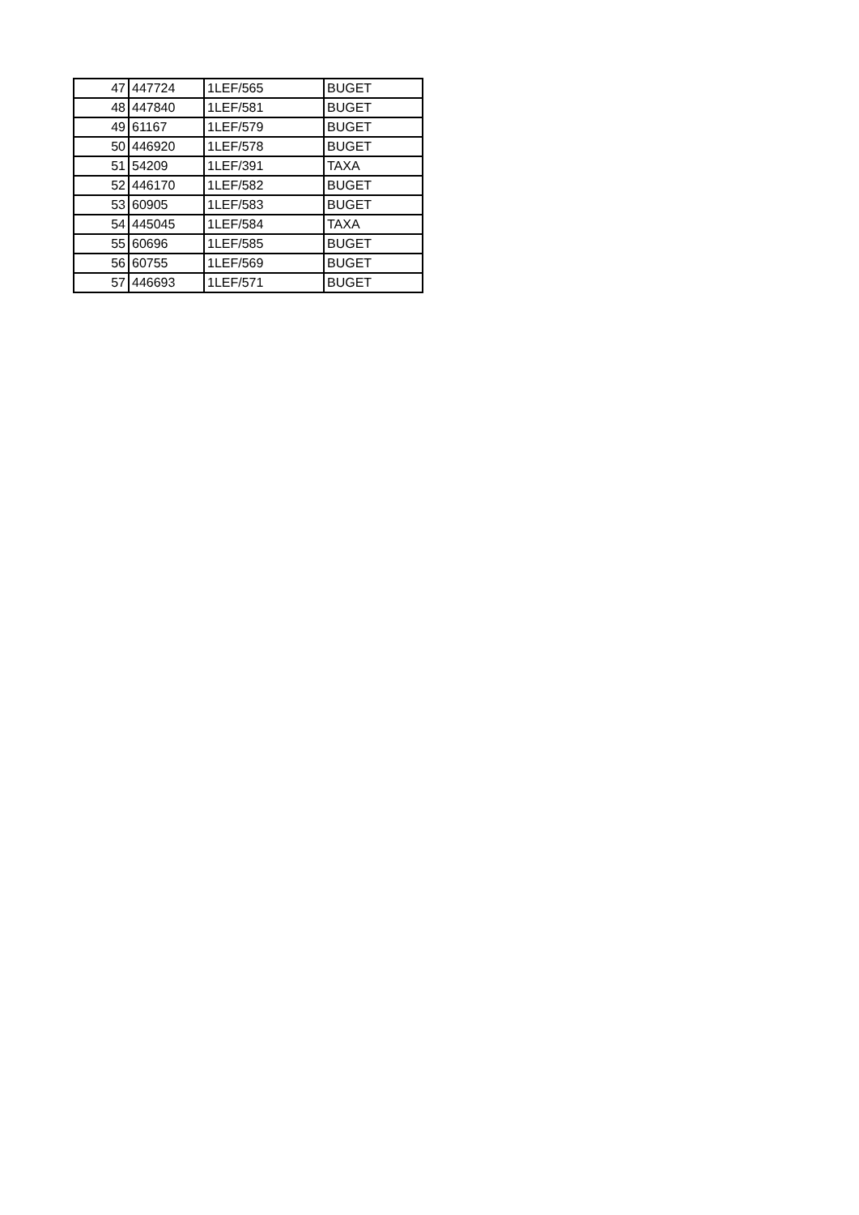| 47 | 447724 | 1LEF/565 | BUGET |
| 48 | 447840 | 1LEF/581 | BUGET |
| 49 | 61167 | 1LEF/579 | BUGET |
| 50 | 446920 | 1LEF/578 | BUGET |
| 51 | 54209 | 1LEF/391 | TAXA |
| 52 | 446170 | 1LEF/582 | BUGET |
| 53 | 60905 | 1LEF/583 | BUGET |
| 54 | 445045 | 1LEF/584 | TAXA |
| 55 | 60696 | 1LEF/585 | BUGET |
| 56 | 60755 | 1LEF/569 | BUGET |
| 57 | 446693 | 1LEF/571 | BUGET |